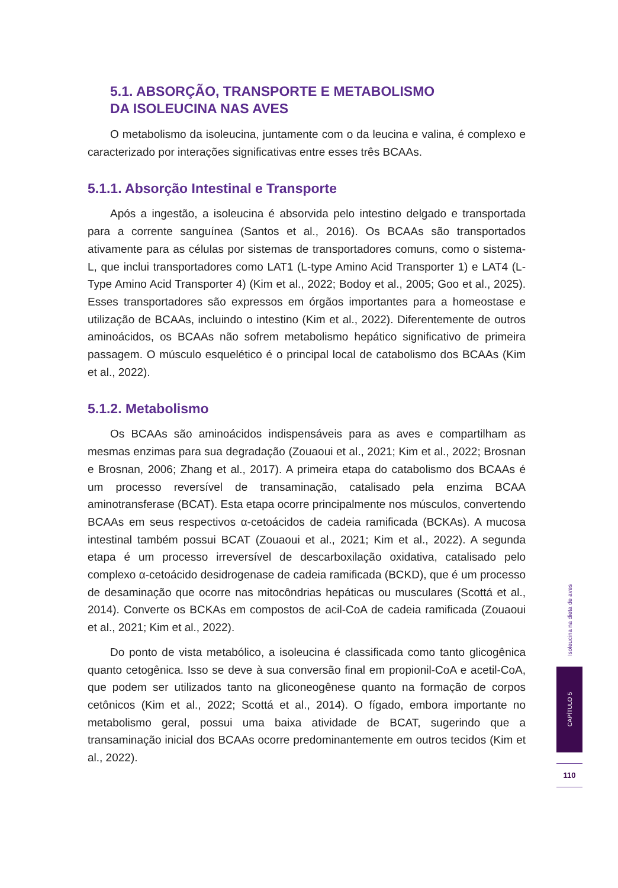5.1. ABSORÇÃO, TRANSPORTE E METABOLISMO
DA ISOLEUCINA NAS AVES
O metabolismo da isoleucina, juntamente com o da leucina e valina, é complexo e caracterizado por interações significativas entre esses três BCAAs.
5.1.1. Absorção Intestinal e Transporte
Após a ingestão, a isoleucina é absorvida pelo intestino delgado e transportada para a corrente sanguínea (Santos et al., 2016). Os BCAAs são transportados ativamente para as células por sistemas de transportadores comuns, como o sistema-L, que inclui transportadores como LAT1 (L-type Amino Acid Transporter 1) e LAT4 (L-Type Amino Acid Transporter 4) (Kim et al., 2022; Bodoy et al., 2005; Goo et al., 2025). Esses transportadores são expressos em órgãos importantes para a homeostase e utilização de BCAAs, incluindo o intestino (Kim et al., 2022). Diferentemente de outros aminoácidos, os BCAAs não sofrem metabolismo hepático significativo de primeira passagem. O músculo esquelético é o principal local de catabolismo dos BCAAs (Kim et al., 2022).
5.1.2. Metabolismo
Os BCAAs são aminoácidos indispensáveis para as aves e compartilham as mesmas enzimas para sua degradação (Zouaoui et al., 2021; Kim et al., 2022; Brosnan e Brosnan, 2006; Zhang et al., 2017). A primeira etapa do catabolismo dos BCAAs é um processo reversível de transaminação, catalisado pela enzima BCAA aminotransferase (BCAT). Esta etapa ocorre principalmente nos músculos, convertendo BCAAs em seus respectivos α-cetoácidos de cadeia ramificada (BCKAs). A mucosa intestinal também possui BCAT (Zouaoui et al., 2021; Kim et al., 2022). A segunda etapa é um processo irreversível de descarboxilação oxidativa, catalisado pelo complexo α-cetoácido desidrogenase de cadeia ramificada (BCKD), que é um processo de desaminação que ocorre nas mitocôndrias hepáticas ou musculares (Scottá et al., 2014). Converte os BCKAs em compostos de acil-CoA de cadeia ramificada (Zouaoui et al., 2021; Kim et al., 2022).
Do ponto de vista metabólico, a isoleucina é classificada como tanto glicogênica quanto cetogênica. Isso se deve à sua conversão final em propionil-CoA e acetil-CoA, que podem ser utilizados tanto na gliconeogênese quanto na formação de corpos cetônicos (Kim et al., 2022; Scottá et al., 2014). O fígado, embora importante no metabolismo geral, possui uma baixa atividade de BCAT, sugerindo que a transaminação inicial dos BCAAs ocorre predominantemente em outros tecidos (Kim et al., 2022).
Isoleucina na dieta de aves
CAPÍTULO 5
110